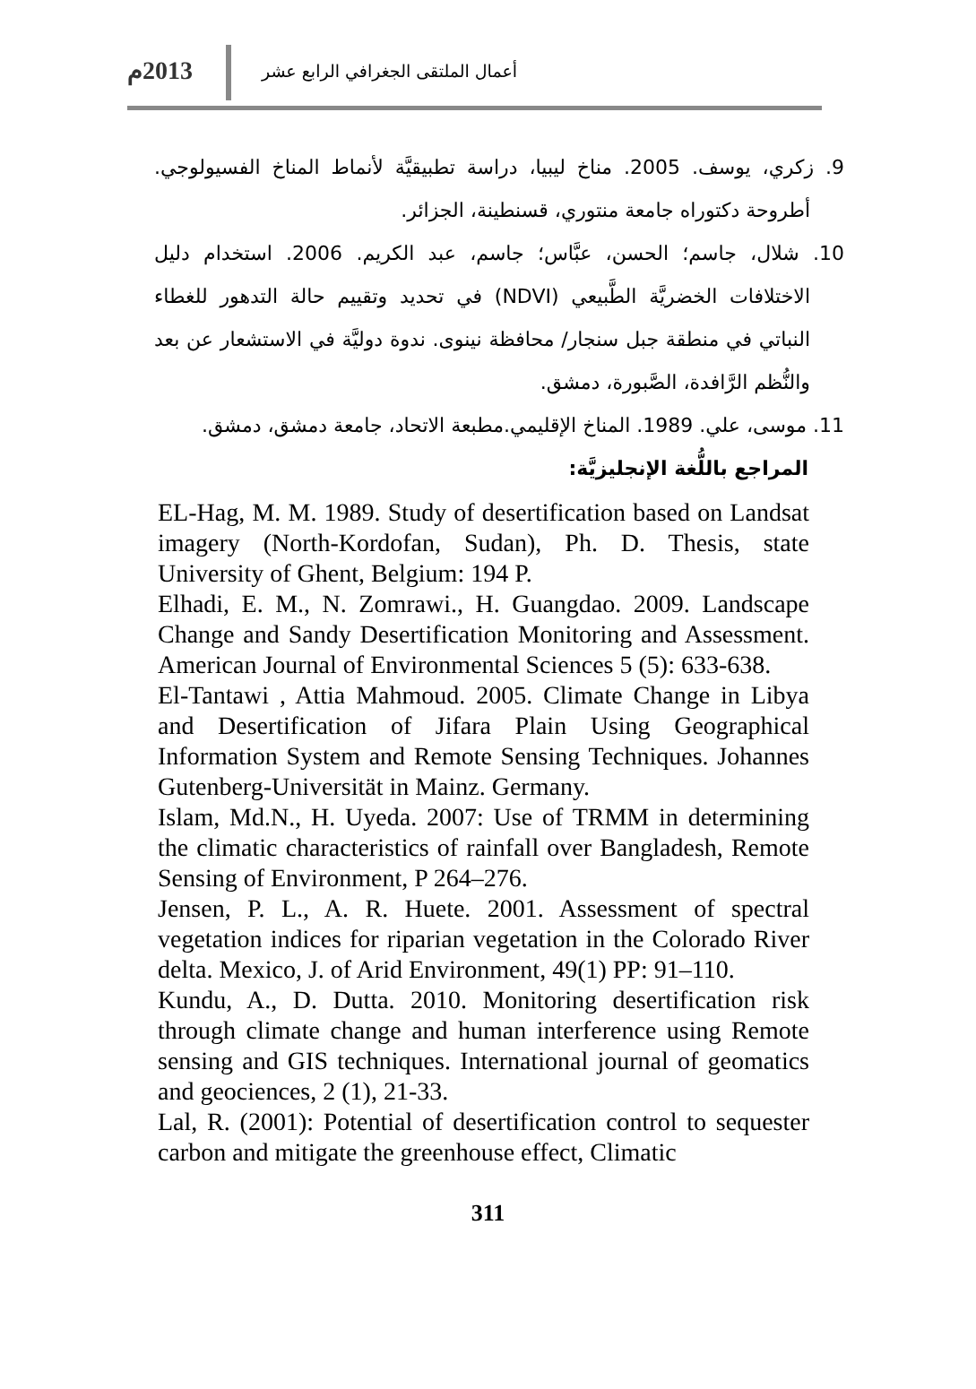أعمال الملتقى الجغرافي الرابع عشر
2013م
9. زكري، يوسف. 2005. مناخ ليبيا، دراسة تطبيقيَّة لأنماط المناخ الفسيولوجي. أطروحة دكتوراه جامعة منتوري، قسنطينة، الجزائر.
10. شلال، جاسم؛ الحسن، عبَّاس؛ جاسم، عبد الكريم. 2006. استخدام دليل الاختلافات الخضريَّة الطَّبيعي (NDVI) في تحديد وتقييم حالة التدهور للغطاء النباتي في منطقة جبل سنجار/ محافظة نينوى. ندوة دوليَّة في الاستشعار عن بعد والنُّظم الرَّافدة، الصَّبورة، دمشق.
11. موسى، علي. 1989. المناخ الإقليمي.مطبعة الاتحاد، جامعة دمشق، دمشق.
المراجع باللُّغة الإنجليزيَّة:
EL-Hag, M. M. 1989. Study of desertification based on Landsat imagery (North-Kordofan, Sudan), Ph. D. Thesis, state University of Ghent, Belgium: 194 P.
Elhadi, E. M., N. Zomrawi., H. Guangdao. 2009. Landscape Change and Sandy Desertification Monitoring and Assessment. American Journal of Environmental Sciences 5 (5): 633-638.
El-Tantawi , Attia Mahmoud. 2005. Climate Change in Libya and Desertification of Jifara Plain Using Geographical Information System and Remote Sensing Techniques. Johannes Gutenberg-Universität in Mainz. Germany.
Islam, Md.N., H. Uyeda. 2007: Use of TRMM in determining the climatic characteristics of rainfall over Bangladesh, Remote Sensing of Environment, P 264–276.
Jensen, P. L., A. R. Huete. 2001. Assessment of spectral vegetation indices for riparian vegetation in the Colorado River delta. Mexico, J. of Arid Environment, 49(1) PP: 91–110.
Kundu, A., D. Dutta. 2010. Monitoring desertification risk through climate change and human interference using Remote sensing and GIS techniques. International journal of geomatics and geociences, 2 (1), 21-33.
Lal, R. (2001): Potential of desertification control to sequester carbon and mitigate the greenhouse effect, Climatic
311